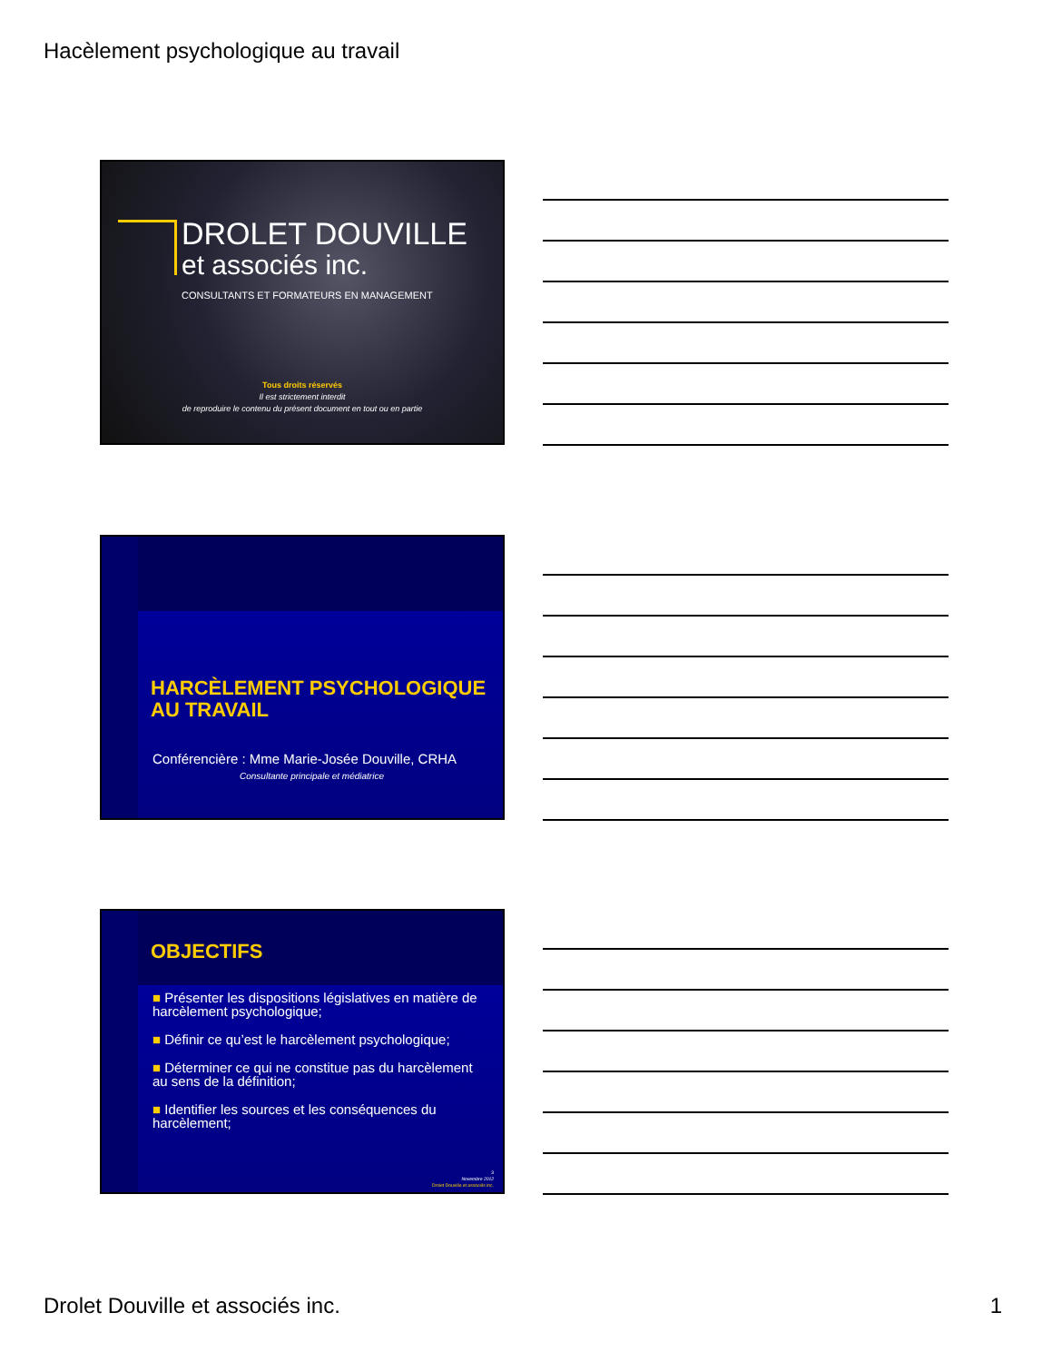Hacèlement psychologique au travail
DROLET DOUVILLE
et associés inc.
CONSULTANTS ET FORMATEURS EN MANAGEMENT
Tous droits réservés
Il est strictement interdit
de reproduire le contenu du présent document en tout ou en partie
HARCÈLEMENT PSYCHOLOGIQUE
AU TRAVAIL
Conférencière : Mme Marie-Josée Douville, CRHA
Consultante principale et médiatrice
OBJECTIFS
■ Présenter les dispositions législatives en matière de harcèlement psychologique;
■ Définir ce qu’est le harcèlement psychologique;
■ Déterminer ce qui ne constitue pas du harcèlement au sens de la définition;
■ Identifier les sources et les conséquences du harcèlement;
3
Novembre 2012
Drolet Douville et associés inc.
Drolet Douville et associés inc. 1